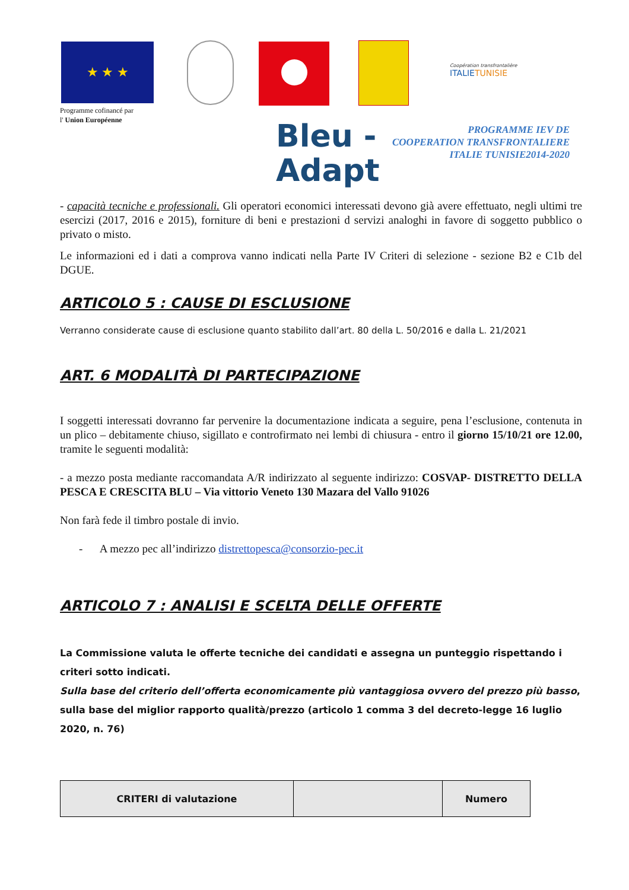★ ★ ★
Coopération transfrontalière
ITALIETUNISIE
Programme cofinancé par
l' Union Européenne
Bleu -
Adapt
PROGRAMME IEV DE
COOPERATION TRANSFRONTALIERE
ITALIE TUNISIE2014-2020
- capacità tecniche e professionali. Gli operatori economici interessati devono già avere effettuato, negli ultimi tre esercizi (2017, 2016 e 2015), forniture di beni e prestazioni d servizi analoghi in favore di soggetto pubblico o privato o misto.
Le informazioni ed i dati a comprova vanno indicati nella Parte IV Criteri di selezione - sezione B2 e C1b del DGUE.
ARTICOLO 5 : CAUSE DI ESCLUSIONE
Verranno considerate cause di esclusione quanto stabilito dall’art. 80 della L. 50/2016 e dalla L. 21/2021
ART. 6 MODALITÀ DI PARTECIPAZIONE
I soggetti interessati dovranno far pervenire la documentazione indicata a seguire, pena l’esclusione, contenuta in un plico – debitamente chiuso, sigillato e controfirmato nei lembi di chiusura - entro il giorno 15/10/21 ore 12.00, tramite le seguenti modalità:
- a mezzo posta mediante raccomandata A/R indirizzato al seguente indirizzo: COSVAP- DISTRETTO DELLA PESCA E CRESCITA BLU – Via vittorio Veneto 130 Mazara del Vallo 91026
Non farà fede il timbro postale di invio.
- A mezzo pec all’indirizzo distrettopesca@consorzio-pec.it
ARTICOLO 7 : ANALISI E SCELTA DELLE OFFERTE
La Commissione valuta le offerte tecniche dei candidati e assegna un punteggio rispettando i criteri sotto indicati.
Sulla base del criterio dell’offerta economicamente più vantaggiosa ovvero del prezzo più basso, sulla base del miglior rapporto qualità/prezzo (articolo 1 comma 3 del decreto-legge 16 luglio 2020, n. 76)
| CRITERI di valutazione | | Numero |
| --- | --- | --- |